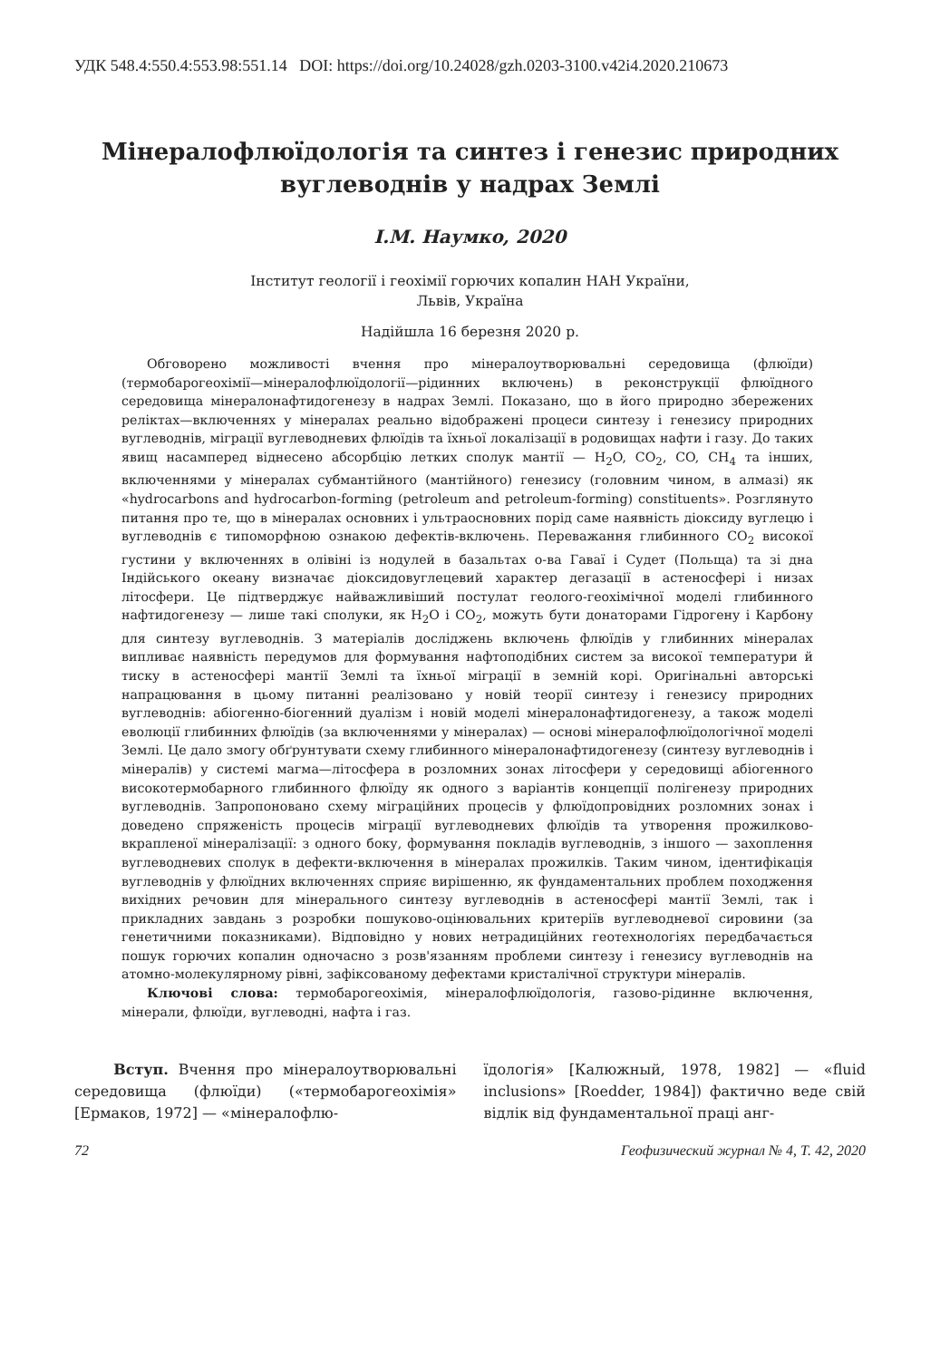УДК 548.4:550.4:553.98:551.14 DOI: https://doi.org/10.24028/gzh.0203-3100.v42i4.2020.210673
Мінералофлюїдологія та синтез і генезис природних вуглеводнів у надрах Землі
І.М. Наумко, 2020
Інститут геології і геохімії горючих копалин НАН України,
Львів, Україна
Надійшла 16 березня 2020 р.
Обговорено можливості вчення про мінералоутворювальні середовища (флюїди) (термобарогеохімії—мінералофлюїдології—рідинних включень) в реконструкції флюїдного середовища мінералонафтидогенезу в надрах Землі. Показано, що в його природно збережених реліктах—включеннях у мінералах реально відображені процеси синтезу і генезису природних вуглеводнів, міграції вуглеводневих флюїдів та їхньої локалізації в родовищах нафти і газу. До таких явищ насамперед віднесено абсорбцію летких сполук мантії — H<sub>2</sub>O, CO<sub>2</sub>, CO, CH<sub>4</sub> та інших, включеннями у мінералах субмантійного (мантійного) генезису (головним чином, в алмазі) як «hydrocarbons and hydrocarbon-forming (petroleum and petroleum-forming) constituents». Розглянуто питання про те, що в мінералах основних і ультраосновних порід саме наявність діоксиду вуглецю і вуглеводнів є типоморфною ознакою дефектів-включень. Переважання глибинного CO<sub>2</sub> високої густини у включеннях в олівіні із нодулей в базальтах о-ва Гаваї і Судет (Польща) та зі дна Індійського океану визначає діоксидовуглецевий характер дегазації в астеносфері і низах літосфери. Це підтверджує найважливіший постулат геолого-геохімічної моделі глибинного нафтидогенезу — лише такі сполуки, як H<sub>2</sub>O і CO<sub>2</sub>, можуть бути донаторами Гідрогену і Карбону для синтезу вуглеводнів. З матеріалів досліджень включень флюїдів у глибинних мінералах випливає наявність передумов для формування нафтоподібних систем за високої температури й тиску в астеносфері мантії Землі та їхньої міграції в земній корі. Оригінальні авторські напрацювання в цьому питанні реалізовано у новій теорії синтезу і генезису природних вуглеводнів: абіогенно-біогенний дуалізм і новій моделі мінералонафтидогенезу, а також моделі еволюції глибинних флюїдів (за включеннями у мінералах) — основі мінералофлюїдологічної моделі Землі. Це дало змогу обґрунтувати схему глибинного мінералонафтидогенезу (синтезу вуглеводнів і мінералів) у системі магма—літосфера в розломних зонах літосфери у середовищі абіогенного високотермобарного глибинного флюїду як одного з варіантів концепції полігенезу природних вуглеводнів. Запропоновано схему міграційних процесів у флюїдопровідних розломних зонах і доведено спряженість процесів міграції вуглеводневих флюїдів та утворення прожилково-вкрапленої мінералізації: з одного боку, формування покладів вуглеводнів, з іншого — захоплення вуглеводневих сполук в дефекти-включення в мінералах прожилків. Таким чином, ідентифікація вуглеводнів у флюїдних включеннях сприяє вирішенню, як фундаментальних проблем походження вихідних речовин для мінерального синтезу вуглеводнів в астеносфері мантії Землі, так і прикладних завдань з розробки пошуково-оцінювальних критеріїв вуглеводневої сировини (за генетичними показниками). Відповідно у нових нетрадиційних геотехнологіях передбачається пошук горючих копалин одночасно з розв'язанням проблеми синтезу і генезису вуглеводнів на атомно-молекулярному рівні, зафіксованому дефектами кристалічної структури мінералів.
Ключові слова: термобарогеохімія, мінералофлюїдологія, газово-рідинне включення, мінерали, флюїди, вуглеводні, нафта і газ.
Вступ. Вчення про мінералоутворювальні середовища (флюїди) («термобарогеохімія» [Ермаков, 1972] — «мінералофлю-
їдологія» [Калюжный, 1978, 1982] — «fluid inclusions» [Roedder, 1984]) фактично веде свій відлік від фундаментальної праці анг-
72 Геофизический журнал № 4, Т. 42, 2020